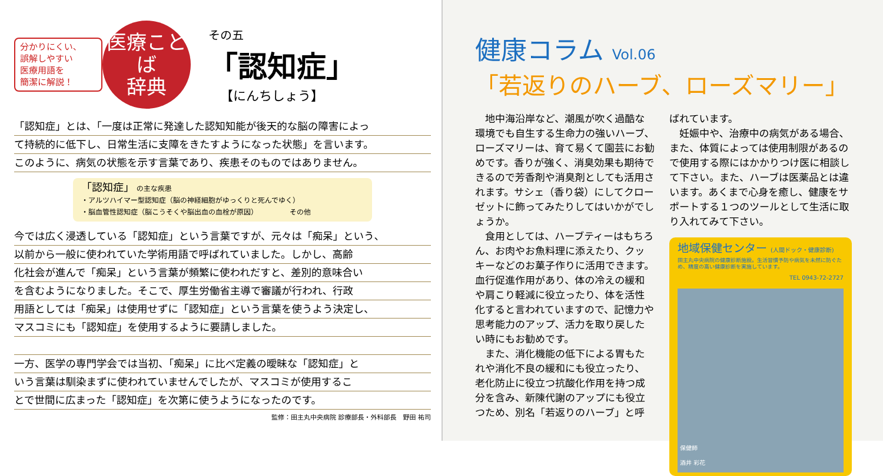分かりにくい、
誤解しやすい
医療用語を
簡潔に解説！
医療ことば
辞典
その五
「認知症」
【にんちしょう】
「認知症」とは、「一度は正常に発達した認知知能が後天的な脳の障害によっ
て持続的に低下し、日常生活に支障をきたすようになった状態」を言います。
このように、病気の状態を示す言葉であり、疾患そのものではありません。
「認知症」 の主な疾患
・アルツハイマー型認知症（脳の神経細胞がゆっくりと死んでゆく）
・脳血管性認知症（脳こうそくや脳出血の血栓が原因）　　　　　その他
今では広く浸透している「認知症」という言葉ですが、元々は「痴呆」という、
以前から一般に使われていた学術用語で呼ばれていました。しかし、高齢
化社会が進んで「痴呆」という言葉が頻繁に使われだすと、差別的意味合い
を含むようになりました。そこで、厚生労働省主導で審議が行われ、行政
用語としては「痴呆」は使用せずに「認知症」という言葉を使うよう決定し、
マスコミにも「認知症」を使用するように要請しました。
一方、医学の専門学会では当初、「痴呆」に比べ定義の曖昧な「認知症」と
いう言葉は馴染まずに使われていませんでしたが、マスコミが使用するこ
とで世間に広まった「認知症」を次第に使うようになったのです。
監修：田主丸中央病院 診療部長・外科部長　野田 祐司
健康コラム Vol.06
「若返りのハーブ、ローズマリー」
　地中海沿岸など、潮風が吹く過酷な環境でも自生する生命力の強いハーブ、ローズマリーは、育て易くて園芸にお勧めです。香りが強く、消臭効果も期待できるので芳香剤や消臭剤としても活用されます。サシェ（香り袋）にしてクローゼットに飾ってみたりしてはいかがでしょうか。
　食用としては、ハーブティーはもちろん、お肉やお魚料理に添えたり、クッキーなどのお菓子作りに活用できます。血行促進作用があり、体の冷えの緩和や肩こり軽減に役立ったり、体を活性化すると言われていますので、記憶力や思考能力のアップ、活力を取り戻したい時にもお勧めです。
　また、消化機能の低下による胃もたれや消化不良の緩和にも役立ったり、老化防止に役立つ抗酸化作用を持つ成分を含み、新陳代謝のアップにも役立つため、別名「若返りのハーブ」と呼
ばれています。
　妊娠中や、治療中の病気がある場合、また、体質によっては使用制限があるので使用する際にはかかりつけ医に相談して下さい。また、ハーブは医薬品とは違います。あくまで心身を癒し、健康をサポートする１つのツールとして生活に取り入れてみて下さい。
地域保健センター (人間ドック・健康診断)
田主丸中央病院の健康診断施設。生活習慣予防や病気を未然に防ぐため、精度の高い健康診断を実施しています。
TEL 0943-72-2727
保健師
酒井 彩花